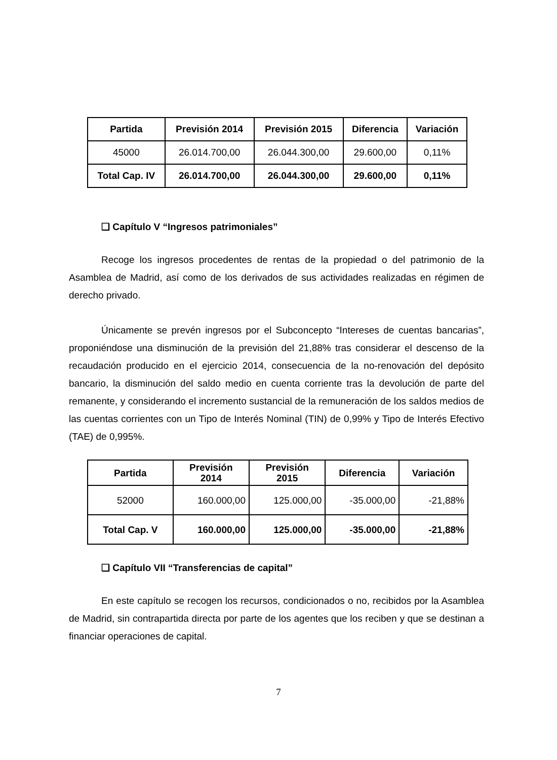| Partida | Previsión 2014 | Previsión 2015 | Diferencia | Variación |
| --- | --- | --- | --- | --- |
| 45000 | 26.014.700,00 | 26.044.300,00 | 29.600,00 | 0,11% |
| Total Cap. IV | 26.014.700,00 | 26.044.300,00 | 29.600,00 | 0,11% |
❑ Capítulo V “Ingresos patrimoniales”
Recoge los ingresos procedentes de rentas de la propiedad o del patrimonio de la Asamblea de Madrid, así como de los derivados de sus actividades realizadas en régimen de derecho privado.
Únicamente se prevén ingresos por el Subconcepto “Intereses de cuentas bancarias”, proponiéndose una disminución de la previsión del 21,88% tras considerar el descenso de la recaudación producido en el ejercicio 2014, consecuencia de la no-renovación del depósito bancario, la disminución del saldo medio en cuenta corriente tras la devolución de parte del remanente, y considerando el incremento sustancial de la remuneración de los saldos medios de las cuentas corrientes con un Tipo de Interés Nominal (TIN) de 0,99% y Tipo de Interés Efectivo (TAE) de 0,995%.
| Partida | Previsión 2014 | Previsión 2015 | Diferencia | Variación |
| --- | --- | --- | --- | --- |
| 52000 | 160.000,00 | 125.000,00 | -35.000,00 | -21,88% |
| Total Cap. V | 160.000,00 | 125.000,00 | -35.000,00 | -21,88% |
❑ Capítulo VII “Transferencias de capital”
En este capítulo se recogen los recursos, condicionados o no, recibidos por la Asamblea de Madrid, sin contrapartida directa por parte de los agentes que los reciben y que se destinan a financiar operaciones de capital.
7